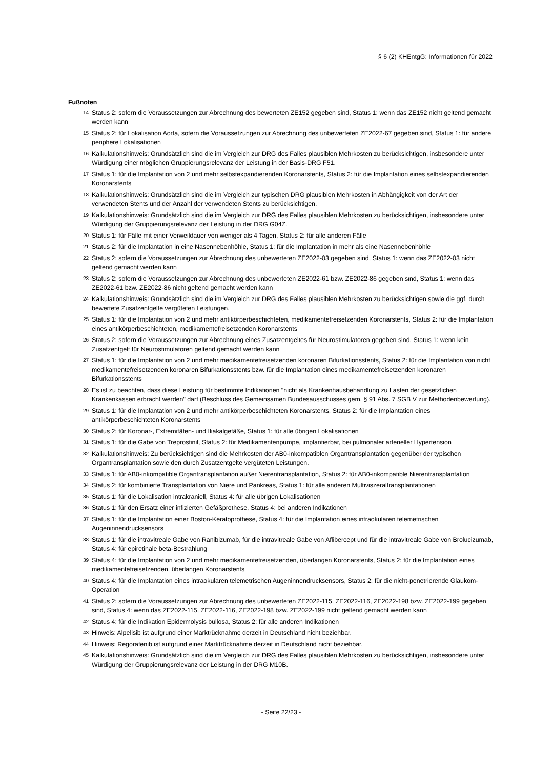§ 6 (2) KHEntgG: Informationen für 2022
Fußnoten
14 Status 2: sofern die Voraussetzungen zur Abrechnung des bewerteten ZE152 gegeben sind, Status 1: wenn das ZE152 nicht geltend gemacht werden kann
15 Status 2: für Lokalisation Aorta, sofern die Voraussetzungen zur Abrechnung des unbewerteten ZE2022-67 gegeben sind, Status 1: für andere periphere Lokalisationen
16 Kalkulationshinweis: Grundsätzlich sind die im Vergleich zur DRG des Falles plausiblen Mehrkosten zu berücksichtigen, insbesondere unter Würdigung einer möglichen Gruppierungsrelevanz der Leistung in der Basis-DRG F51.
17 Status 1: für die Implantation von 2 und mehr selbstexpandierenden Koronarstents, Status 2: für die Implantation eines selbstexpandierenden Koronarstents
18 Kalkulationshinweis: Grundsätzlich sind die im Vergleich zur typischen DRG plausiblen Mehrkosten in Abhängigkeit von der Art der verwendeten Stents und der Anzahl der verwendeten Stents zu berücksichtigen.
19 Kalkulationshinweis: Grundsätzlich sind die im Vergleich zur DRG des Falles plausiblen Mehrkosten zu berücksichtigen, insbesondere unter Würdigung der Gruppierungsrelevanz der Leistung in der DRG G04Z.
20 Status 1: für Fälle mit einer Verweildauer von weniger als 4 Tagen, Status 2: für alle anderen Fälle
21 Status 2: für die Implantation in eine Nasennebenhöhle, Status 1: für die Implantation in mehr als eine Nasennebenhöhle
22 Status 2: sofern die Voraussetzungen zur Abrechnung des unbewerteten ZE2022-03 gegeben sind, Status 1: wenn das ZE2022-03 nicht geltend gemacht werden kann
23 Status 2: sofern die Voraussetzungen zur Abrechnung des unbewerteten ZE2022-61 bzw. ZE2022-86 gegeben sind, Status 1: wenn das ZE2022-61 bzw. ZE2022-86 nicht geltend gemacht werden kann
24 Kalkulationshinweis: Grundsätzlich sind die im Vergleich zur DRG des Falles plausiblen Mehrkosten zu berücksichtigen sowie die ggf. durch bewertete Zusatzentgelte vergüteten Leistungen.
25 Status 1: für die Implantation von 2 und mehr antikörperbeschichteten, medikamentefreisetzenden Koronarstents, Status 2: für die Implantation eines antikörperbeschichteten, medikamentefreisetzenden Koronarstents
26 Status 2: sofern die Voraussetzungen zur Abrechnung eines Zusatzentgeltes für Neurostimulatoren gegeben sind, Status 1: wenn kein Zusatzentgelt für Neurostimulatoren geltend gemacht werden kann
27 Status 1: für die Implantation von 2 und mehr medikamentefreisetzenden koronaren Bifurkationsstents, Status 2: für die Implantation von nicht medikamentefreisetzenden koronaren Bifurkationsstents bzw. für die Implantation eines medikamentefreisetzenden koronaren Bifurkationsstents
28 Es ist zu beachten, dass diese Leistung für bestimmte Indikationen "nicht als Krankenhausbehandlung zu Lasten der gesetzlichen Krankenkassen erbracht werden" darf (Beschluss des Gemeinsamen Bundesausschusses gem. § 91 Abs. 7 SGB V zur Methodenbewertung).
29 Status 1: für die Implantation von 2 und mehr antikörperbeschichteten Koronarstents, Status 2: für die Implantation eines antikörperbeschichteten Koronarstents
30 Status 2: für Koronar-, Extremitäten- und Iliakalgefäße, Status 1: für alle übrigen Lokalisationen
31 Status 1: für die Gabe von Treprostinil, Status 2: für Medikamentenpumpe, implantierbar, bei pulmonaler arterieller Hypertension
32 Kalkulationshinweis: Zu berücksichtigen sind die Mehrkosten der AB0-inkompatiblen Organtransplantation gegenüber der typischen Organtransplantation sowie den durch Zusatzentgelte vergüteten Leistungen.
33 Status 1: für AB0-inkompatible Organtransplantation außer Nierentransplantation, Status 2: für AB0-inkompatible Nierentransplantation
34 Status 2: für kombinierte Transplantation von Niere und Pankreas, Status 1: für alle anderen Multiviszeraltransplantationen
35 Status 1: für die Lokalisation intrakraniell, Status 4: für alle übrigen Lokalisationen
36 Status 1: für den Ersatz einer infizierten Gefäßprothese, Status 4: bei anderen Indikationen
37 Status 1: für die Implantation einer Boston-Keratoprothese, Status 4: für die Implantation eines intraokularen telemetrischen Augeninnendrucksensors
38 Status 1: für die intravitreale Gabe von Ranibizumab, für die intravitreale Gabe von Aflibercept und für die intravitreale Gabe von Brolucizumab, Status 4: für epiretinale beta-Bestrahlung
39 Status 4: für die Implantation von 2 und mehr medikamentefreisetzenden, überlangen Koronarstents, Status 2: für die Implantation eines medikamentefreisetzenden, überlangen Koronarstents
40 Status 4: für die Implantation eines intraokularen telemetrischen Augeninnendrucksensors, Status 2: für die nicht-penetrierende Glaukom-Operation
41 Status 2: sofern die Voraussetzungen zur Abrechnung des unbewerteten ZE2022-115, ZE2022-116, ZE2022-198 bzw. ZE2022-199 gegeben sind, Status 4: wenn das ZE2022-115, ZE2022-116, ZE2022-198 bzw. ZE2022-199 nicht geltend gemacht werden kann
42 Status 4: für die Indikation Epidermolysis bullosa, Status 2: für alle anderen Indikationen
43 Hinweis: Alpelisib ist aufgrund einer Marktrücknahme derzeit in Deutschland nicht beziehbar.
44 Hinweis: Regorafenib ist aufgrund einer Marktrücknahme derzeit in Deutschland nicht beziehbar.
45 Kalkulationshinweis: Grundsätzlich sind die im Vergleich zur DRG des Falles plausiblen Mehrkosten zu berücksichtigen, insbesondere unter Würdigung der Gruppierungsrelevanz der Leistung in der DRG M10B.
- Seite 22/23 -